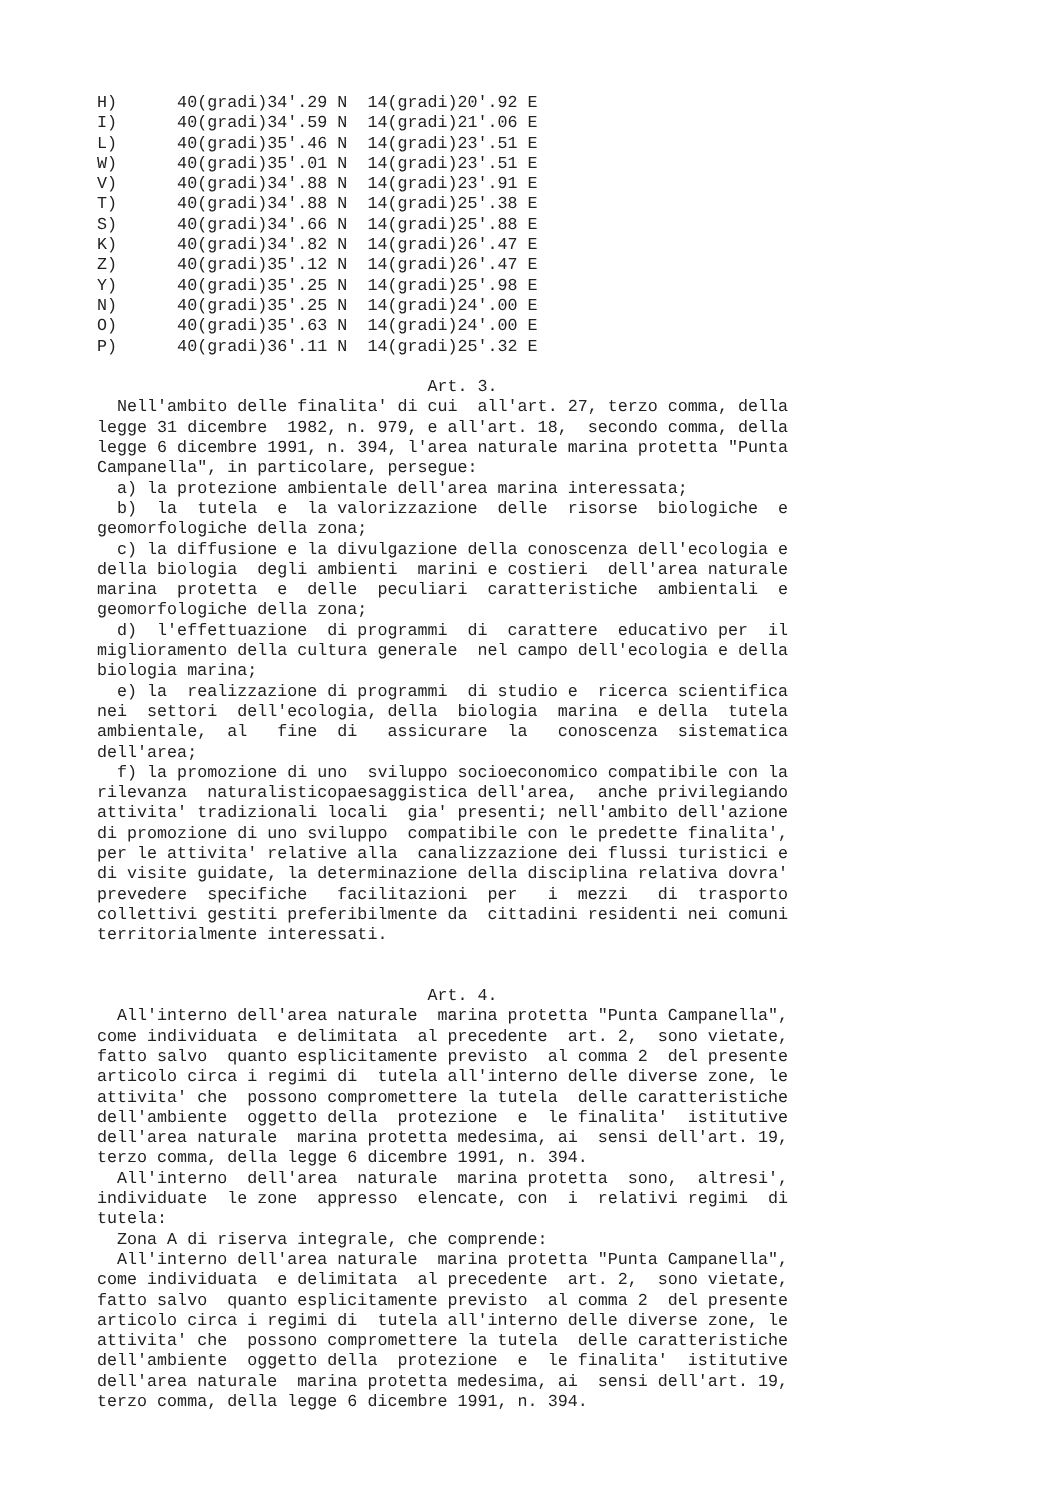H)      40(gradi)34'.29 N  14(gradi)20'.92 E
I)      40(gradi)34'.59 N  14(gradi)21'.06 E
L)      40(gradi)35'.46 N  14(gradi)23'.51 E
W)      40(gradi)35'.01 N  14(gradi)23'.51 E
V)      40(gradi)34'.88 N  14(gradi)23'.91 E
T)      40(gradi)34'.88 N  14(gradi)25'.38 E
S)      40(gradi)34'.66 N  14(gradi)25'.88 E
K)      40(gradi)34'.82 N  14(gradi)26'.47 E
Z)      40(gradi)35'.12 N  14(gradi)26'.47 E
Y)      40(gradi)35'.25 N  14(gradi)25'.98 E
N)      40(gradi)35'.25 N  14(gradi)24'.00 E
O)      40(gradi)35'.63 N  14(gradi)24'.00 E
P)      40(gradi)36'.11 N  14(gradi)25'.32 E

                                 Art. 3.
  Nell'ambito delle finalita' di cui  all'art. 27, terzo comma, della
legge 31 dicembre  1982, n. 979, e all'art. 18,  secondo comma, della
legge 6 dicembre 1991, n. 394, l'area naturale marina protetta "Punta
Campanella", in particolare, persegue:
  a) la protezione ambientale dell'area marina interessata;
  b)  la  tutela  e  la valorizzazione  delle  risorse  biologiche  e
geomorfologiche della zona;
  c) la diffusione e la divulgazione della conoscenza dell'ecologia e
della biologia  degli ambienti  marini e costieri  dell'area naturale
marina  protetta  e  delle  peculiari  caratteristiche  ambientali  e
geomorfologiche della zona;
  d)  l'effettuazione  di programmi  di  carattere  educativo per  il
miglioramento della cultura generale  nel campo dell'ecologia e della
biologia marina;
  e) la  realizzazione di programmi  di studio e  ricerca scientifica
nei  settori  dell'ecologia, della  biologia  marina  e della  tutela
ambientale,  al   fine  di   assicurare  la   conoscenza  sistematica
dell'area;
  f) la promozione di uno  sviluppo socioeconomico compatibile con la
rilevanza  naturalisticopaesaggistica dell'area,  anche privilegiando
attivita' tradizionali locali  gia' presenti; nell'ambito dell'azione
di promozione di uno sviluppo  compatibile con le predette finalita',
per le attivita' relative alla  canalizzazione dei flussi turistici e
di visite guidate, la determinazione della disciplina relativa dovra'
prevedere  specifiche   facilitazioni  per   i  mezzi   di  trasporto
collettivi gestiti preferibilmente da  cittadini residenti nei comuni
territorialmente interessati.


                                 Art. 4.
  All'interno dell'area naturale  marina protetta "Punta Campanella",
come individuata  e delimitata  al precedente  art. 2,  sono vietate,
fatto salvo  quanto esplicitamente previsto  al comma 2  del presente
articolo circa i regimi di  tutela all'interno delle diverse zone, le
attivita' che  possono compromettere la tutela  delle caratteristiche
dell'ambiente  oggetto della  protezione  e  le finalita'  istitutive
dell'area naturale  marina protetta medesima, ai  sensi dell'art. 19,
terzo comma, della legge 6 dicembre 1991, n. 394.
  All'interno  dell'area  naturale  marina protetta  sono,  altresi',
individuate  le zone  appresso  elencate, con  i  relativi regimi  di
tutela:
  Zona A di riserva integrale, che comprende:
  All'interno dell'area naturale  marina protetta "Punta Campanella",
come individuata  e delimitata  al precedente  art. 2,  sono vietate,
fatto salvo  quanto esplicitamente previsto  al comma 2  del presente
articolo circa i regimi di  tutela all'interno delle diverse zone, le
attivita' che  possono compromettere la tutela  delle caratteristiche
dell'ambiente  oggetto della  protezione  e  le finalita'  istitutive
dell'area naturale  marina protetta medesima, ai  sensi dell'art. 19,
terzo comma, della legge 6 dicembre 1991, n. 394.